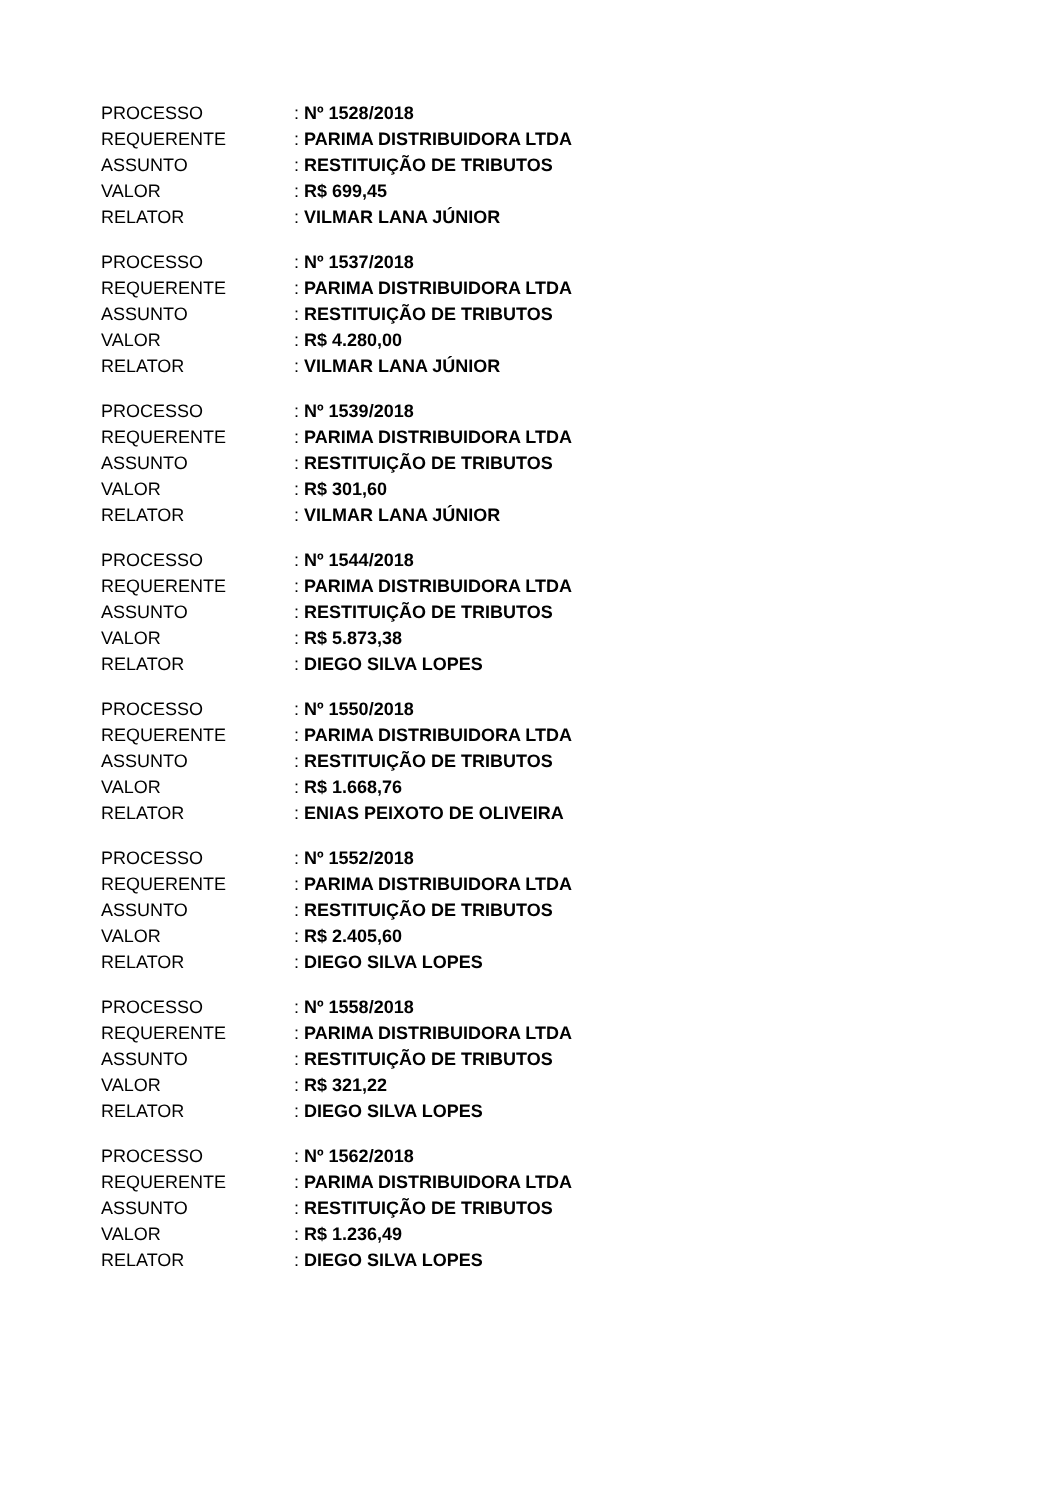PROCESSO: Nº 1528/2018
REQUERENTE: PARIMA DISTRIBUIDORA LTDA
ASSUNTO: RESTITUIÇÃO DE TRIBUTOS
VALOR: R$ 699,45
RELATOR: VILMAR LANA JÚNIOR
PROCESSO: Nº 1537/2018
REQUERENTE: PARIMA DISTRIBUIDORA LTDA
ASSUNTO: RESTITUIÇÃO DE TRIBUTOS
VALOR: R$ 4.280,00
RELATOR: VILMAR LANA JÚNIOR
PROCESSO: Nº 1539/2018
REQUERENTE: PARIMA DISTRIBUIDORA LTDA
ASSUNTO: RESTITUIÇÃO DE TRIBUTOS
VALOR: R$ 301,60
RELATOR: VILMAR LANA JÚNIOR
PROCESSO: Nº 1544/2018
REQUERENTE: PARIMA DISTRIBUIDORA LTDA
ASSUNTO: RESTITUIÇÃO DE TRIBUTOS
VALOR: R$ 5.873,38
RELATOR: DIEGO SILVA LOPES
PROCESSO: Nº 1550/2018
REQUERENTE: PARIMA DISTRIBUIDORA LTDA
ASSUNTO: RESTITUIÇÃO DE TRIBUTOS
VALOR: R$ 1.668,76
RELATOR: ENIAS PEIXOTO DE OLIVEIRA
PROCESSO: Nº 1552/2018
REQUERENTE: PARIMA DISTRIBUIDORA LTDA
ASSUNTO: RESTITUIÇÃO DE TRIBUTOS
VALOR: R$ 2.405,60
RELATOR: DIEGO SILVA LOPES
PROCESSO: Nº 1558/2018
REQUERENTE: PARIMA DISTRIBUIDORA LTDA
ASSUNTO: RESTITUIÇÃO DE TRIBUTOS
VALOR: R$ 321,22
RELATOR: DIEGO SILVA LOPES
PROCESSO: Nº 1562/2018
REQUERENTE: PARIMA DISTRIBUIDORA LTDA
ASSUNTO: RESTITUIÇÃO DE TRIBUTOS
VALOR: R$ 1.236,49
RELATOR: DIEGO SILVA LOPES